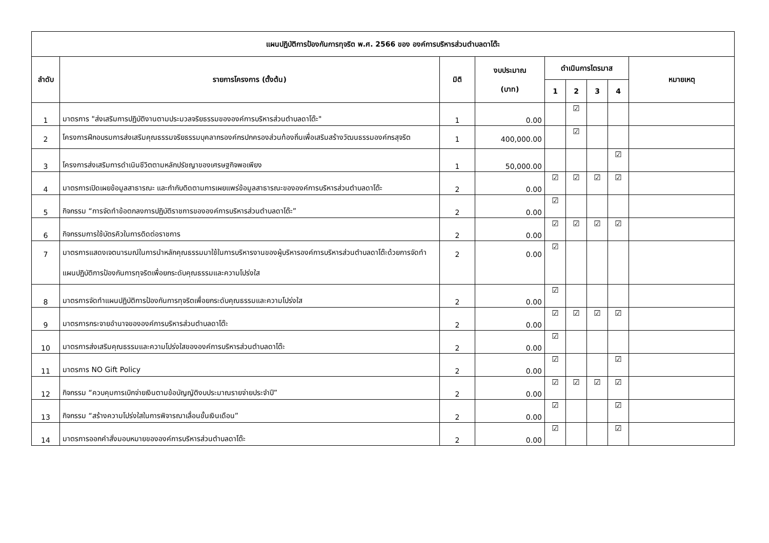| แผนปฏิบัติการป้องกันการทุจริต พ.ศ. 2566 ของ องค์การบริหารส่วนตำบลดาโต๊ะ | | | | | | | | |
| --- | --- | --- | --- | --- | --- | --- | --- | --- |
| ลำดับ | รายการโครงการ (ตั้งต้น) | มิติ | งบประมาณ (บาท) | ดำเนินการไตรมาส | | | | หมายเหตุ |
| | | | | 1 | 2 | 3 | 4 | |
| 1 | มาตรการ "ส่งเสริมการปฏิบัติงานตามประมวลจริยธรรมขององค์การบริหารส่วนตำบลดาโต๊ะ" | 1 | 0.00 | | ☑ | | | |
| 2 | โครงการฝึกอบรมการส่งเสริมคุณธรรมจริยธรรมบุคลากรองค์กรปกครองส่วนท้องถิ่นเพื่อเสริมสร้างวัฒนธรรมองค์กรสุจริต | 1 | 400,000.00 | | ☑ | | | |
| 3 | โครงการส่งเสริมการดำเนินชีวิตตามหลักปรัชญาของเศรษฐกิจพอเพียง | 1 | 50,000.00 | | | | ☑ | |
| 4 | มาตรการเปิดเผยข้อมูลสาธารณะ และกำกับติดตามการเผยแพร่ข้อมูลสาธารณะขององค์การบริหารส่วนตำบลดาโต๊ะ | 2 | 0.00 | ☑ | ☑ | ☑ | ☑ | |
| 5 | กิจกรรม “การจัดทำข้อตกลงการปฏิบัติราชการขององค์การบริหารส่วนตำบลดาโต๊ะ” | 2 | 0.00 | ☑ | | | | |
| 6 | กิจกรรมการใช้บัตรคิวในการติดต่อราชการ | 2 | 0.00 | ☑ | ☑ | ☑ | ☑ | |
| 7 | มาตรการแสดงเจตนารมณ์ในการนำหลักคุณธรรมมาใช้ในการบริหารงานของผู้บริหารองค์การบริหารส่วนตำบลดาโต๊ะด้วยการจัดทำแผนปฏิบัติการป้องกันการทุจริตเพื่อยกระดับคุณธรรมและความโปร่งใส | 2 | 0.00 | ☑ | | | | |
| 8 | มาตรการจัดทำแผนปฏิบัติการป้องกันการทุจริตเพื่อยกระดับคุณธรรมและความโปร่งใส | 2 | 0.00 | ☑ | | | | |
| 9 | มาตรการกระจายอำนาจขององค์การบริหารส่วนตำบลดาโต๊ะ | 2 | 0.00 | ☑ | ☑ | ☑ | ☑ | |
| 10 | มาตรการส่งเสริมคุณธรรมและความโปร่งใสขององค์การบริหารส่วนตำบลดาโต๊ะ | 2 | 0.00 | ☑ | | | | |
| 11 | มาตรการ NO Gift Policy | 2 | 0.00 | ☑ | | | ☑ | |
| 12 | กิจกรรม “ควบคุมการเบิกจ่ายเงินตามข้อบัญญัติงบประมาณรายจ่ายประจำปี” | 2 | 0.00 | ☑ | ☑ | ☑ | ☑ | |
| 13 | กิจกรรม “สร้างความโปร่งใสในการพิจารณาเลื่อนขั้นเงินเดือน” | 2 | 0.00 | ☑ | | | ☑ | |
| 14 | มาตรการออกคำสั่งมอบหมายขององค์การบริหารส่วนตำบลดาโต๊ะ | 2 | 0.00 | ☑ | | | ☑ | |